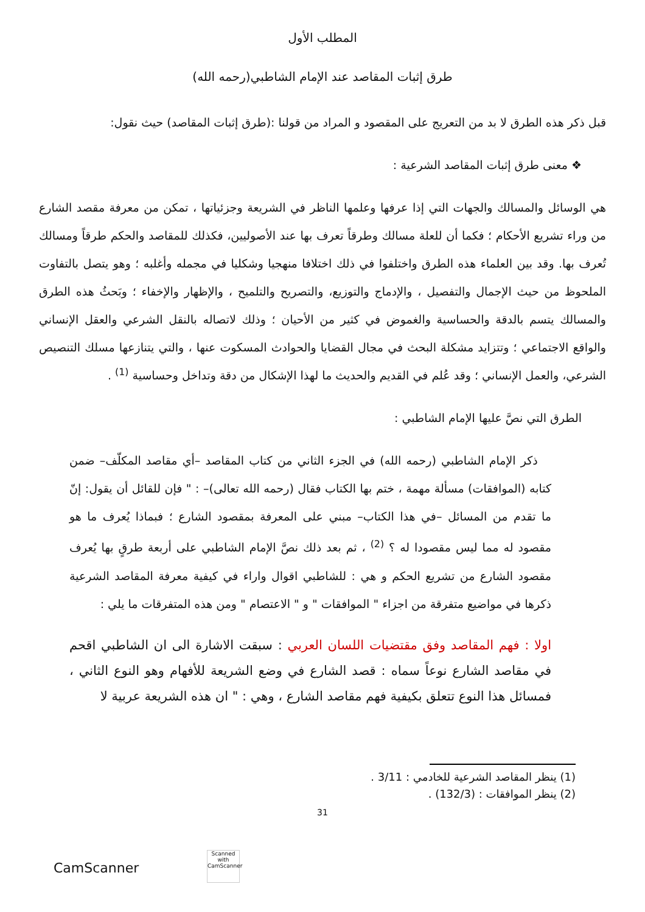المطلب الأول
طرق إثبات المقاصد عند الإمام الشاطبي(رحمه الله)
قبل ذكر هذه الطرق لا بد من التعريج على المقصود و المراد من قولنا :(طرق إثبات المقاصد) حيث نقول:
❖ معنى طرق إثبات المقاصد الشرعية :
هي الوسائل والمسالك والجهات التي إذا عرفها وعلمها الناظر في الشريعة وجزئياتها ، تمكن من معرفة مقصد الشارع من وراء تشريع الأحكام ؛ فكما أن للعلة مسالك وطرقاً تعرف بها عند الأصوليين، فكذلك للمقاصد والحكم طرقاً ومسالك تُعرف بها. وقد بين العلماء هذه الطرق واختلفوا في ذلك اختلافا منهجيا وشكليا في مجمله وأغلبه ؛ وهو يتصل بالتفاوت الملحوظ من حيث الإجمال والتفصيل ، والإدماج والتوزيع، والتصريح والتلميح ، والإظهار والإخفاء ؛ وبَحثُ هذه الطرق والمسالك يتسم بالدقة والحساسية والغموض في كثير من الأحيان ؛ وذلك لاتصاله بالنقل الشرعي والعقل الإنساني والواقع الاجتماعي ؛ وتتزايد مشكلة البحث في مجال القضايا والحوادث المسكوت عنها ، والتي يتنازعها مسلك التنصيص الشرعي، والعمل الإنساني ؛ وقد عُلم في القديم والحديث ما لهذا الإشكال من دقة وتداخل وحساسية <sup>(1)</sup> .
الطرق التي نصَّ عليها الإمام الشاطبي :
ذكر الإمام الشاطبي (رحمه الله) في الجزء الثاني من كتاب المقاصد –أي مقاصد المكلّف– ضمن كتابه (الموافقات) مسألة مهمة ، ختم بها الكتاب فقال (رحمه الله تعالى)– : " فإن للقائل أن يقول: إنّ ما تقدم من المسائل –في هذا الكتاب– مبني على المعرفة بمقصود الشارع ؛ فبماذا يُعرف ما هو مقصود له مما ليس مقصودا له ؟ <sup>(2)</sup> ، ثم بعد ذلك نصَّ الإمام الشاطبي على أربعة طرقٍ بها يُعرف مقصود الشارع من تشريع الحكم و هي : للشاطبي اقوال واراء في كيفية معرفة المقاصد الشرعية ذكرها في مواضيع متفرقة من اجزاء " الموافقات " و " الاعتصام " ومن هذه المتفرقات ما يلي :
اولا : فهم المقاصد وفق مقتضيات اللسان العربي : سبقت الاشارة الى ان الشاطبي اقحم في مقاصد الشارع نوعاً سماه : قصد الشارع في وضع الشريعة للأفهام وهو النوع الثاني ، فمسائل هذا النوع تتعلق بكيفية فهم مقاصد الشارع ، وهي : " ان هذه الشريعة عربية لا
(1) ينظر المقاصد الشرعية للخادمي : 3/11 .
(2) ينظر الموافقات : (132/3) .
31
Scanned with
CamScanner
CamScanner